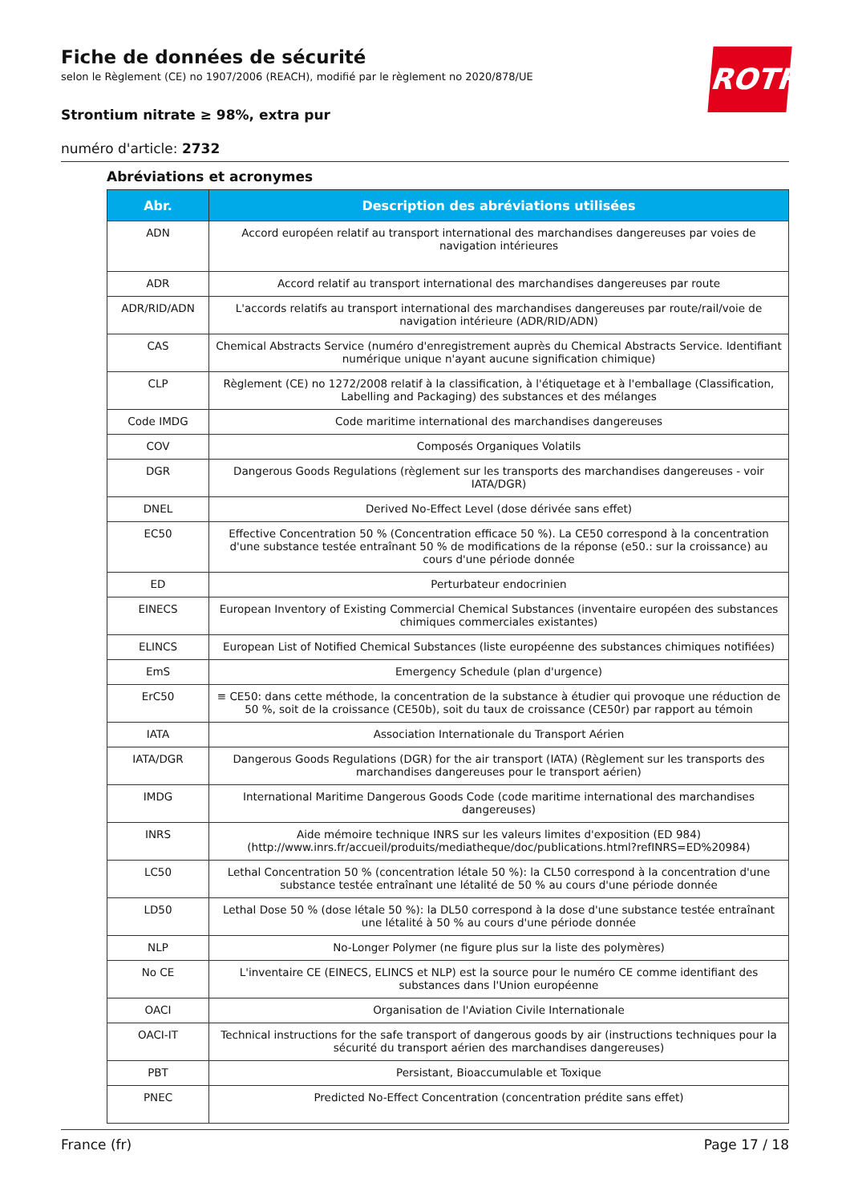ROTH
Fiche de données de sécurité
selon le Règlement (CE) no 1907/2006 (REACH), modifié par le règlement no 2020/878/UE
Strontium nitrate ≥ 98%, extra pur
numéro d'article: 2732
Abréviations et acronymes
| Abr. | Description des abréviations utilisées |
| --- | --- |
| ADN | Accord européen relatif au transport international des marchandises dangereuses par voies de navigation intérieures |
| ADR | Accord relatif au transport international des marchandises dangereuses par route |
| ADR/RID/ADN | L'accords relatifs au transport international des marchandises dangereuses par route/rail/voie de navigation intérieure (ADR/RID/ADN) |
| CAS | Chemical Abstracts Service (numéro d'enregistrement auprès du Chemical Abstracts Service. Identifiant numérique unique n'ayant aucune signification chimique) |
| CLP | Règlement (CE) no 1272/2008 relatif à la classification, à l'étiquetage et à l'emballage (Classification, Labelling and Packaging) des substances et des mélanges |
| Code IMDG | Code maritime international des marchandises dangereuses |
| COV | Composés Organiques Volatils |
| DGR | Dangerous Goods Regulations (règlement sur les transports des marchandises dangereuses - voir IATA/DGR) |
| DNEL | Derived No-Effect Level (dose dérivée sans effet) |
| EC50 | Effective Concentration 50 % (Concentration efficace 50 %). La CE50 correspond à la concentration d'une substance testée entraînant 50 % de modifications de la réponse (e50.: sur la croissance) au cours d'une période donnée |
| ED | Perturbateur endocrinien |
| EINECS | European Inventory of Existing Commercial Chemical Substances (inventaire européen des substances chimiques commerciales existantes) |
| ELINCS | European List of Notified Chemical Substances (liste européenne des substances chimiques notifiées) |
| EmS | Emergency Schedule (plan d'urgence) |
| ErC50 | ≡ CE50: dans cette méthode, la concentration de la substance à étudier qui provoque une réduction de 50 %, soit de la croissance (CE50b), soit du taux de croissance (CE50r) par rapport au témoin |
| IATA | Association Internationale du Transport Aérien |
| IATA/DGR | Dangerous Goods Regulations (DGR) for the air transport (IATA) (Règlement sur les transports des marchandises dangereuses pour le transport aérien) |
| IMDG | International Maritime Dangerous Goods Code (code maritime international des marchandises dangereuses) |
| INRS | Aide mémoire technique INRS sur les valeurs limites d'exposition (ED 984) (http://www.inrs.fr/accueil/produits/mediatheque/doc/publications.html?refINRS=ED%20984) |
| LC50 | Lethal Concentration 50 % (concentration létale 50 %): la CL50 correspond à la concentration d'une substance testée entraînant une létalité de 50 % au cours d'une période donnée |
| LD50 | Lethal Dose 50 % (dose létale 50 %): la DL50 correspond à la dose d'une substance testée entraînant une létalité à 50 % au cours d'une période donnée |
| NLP | No-Longer Polymer (ne figure plus sur la liste des polymères) |
| No CE | L'inventaire CE (EINECS, ELINCS et NLP) est la source pour le numéro CE comme identifiant des substances dans l'Union européenne |
| OACI | Organisation de l'Aviation Civile Internationale |
| OACI-IT | Technical instructions for the safe transport of dangerous goods by air (instructions techniques pour la sécurité du transport aérien des marchandises dangereuses) |
| PBT | Persistant, Bioaccumulable et Toxique |
| PNEC | Predicted No-Effect Concentration (concentration prédite sans effet) |
France (fr) Page 17 / 18